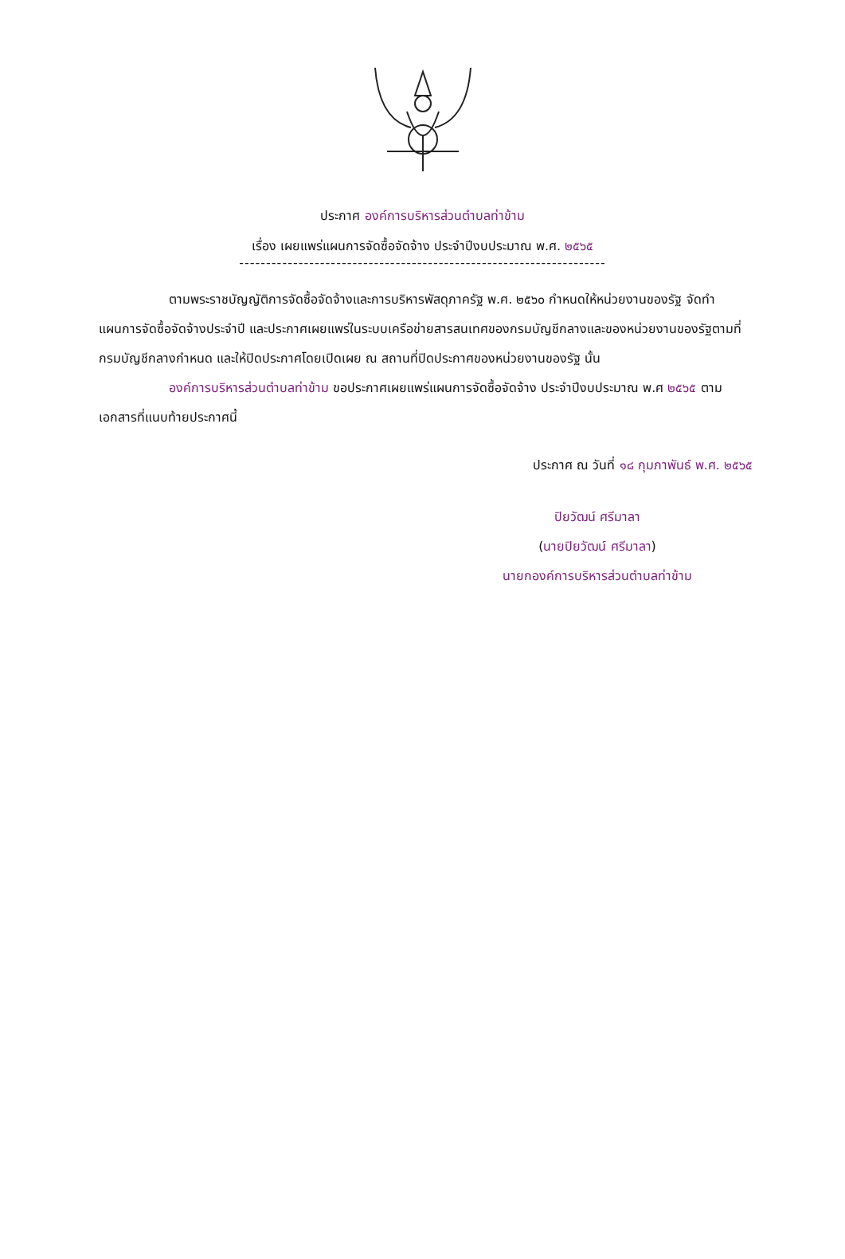ประกาศ องค์การบริหารส่วนตำบลท่าข้าม
เรื่อง เผยแพร่แผนการจัดซื้อจัดจ้าง ประจำปีงบประมาณ พ.ศ. ๒๕๖๕
--------------------------------------------------------------------
ตามพระราชบัญญัติการจัดซื้อจัดจ้างและการบริหารพัสดุภาครัฐ พ.ศ. ๒๕๖๐ กำหนดให้หน่วยงานของรัฐ จัดทำแผนการจัดซื้อจัดจ้างประจำปี และประกาศเผยแพร่ในระบบเครือข่ายสารสนเทศของกรมบัญชีกลางและของหน่วยงานของรัฐตามที่กรมบัญชีกลางกำหนด และให้ปิดประกาศโดยเปิดเผย ณ สถานที่ปิดประกาศของหน่วยงานของรัฐ นั้น
องค์การบริหารส่วนตำบลท่าข้าม ขอประกาศเผยแพร่แผนการจัดซื้อจัดจ้าง ประจำปีงบประมาณ พ.ศ ๒๕๖๕ ตามเอกสารที่แนบท้ายประกาศนี้
ประกาศ ณ วันที่ ๑๘ กุมภาพันธ์ พ.ศ. ๒๕๖๕
ปิยวัฒน์ ศรีมาลา
(นายปิยวัฒน์ ศรีมาลา)
นายกองค์การบริหารส่วนตำบลท่าข้าม